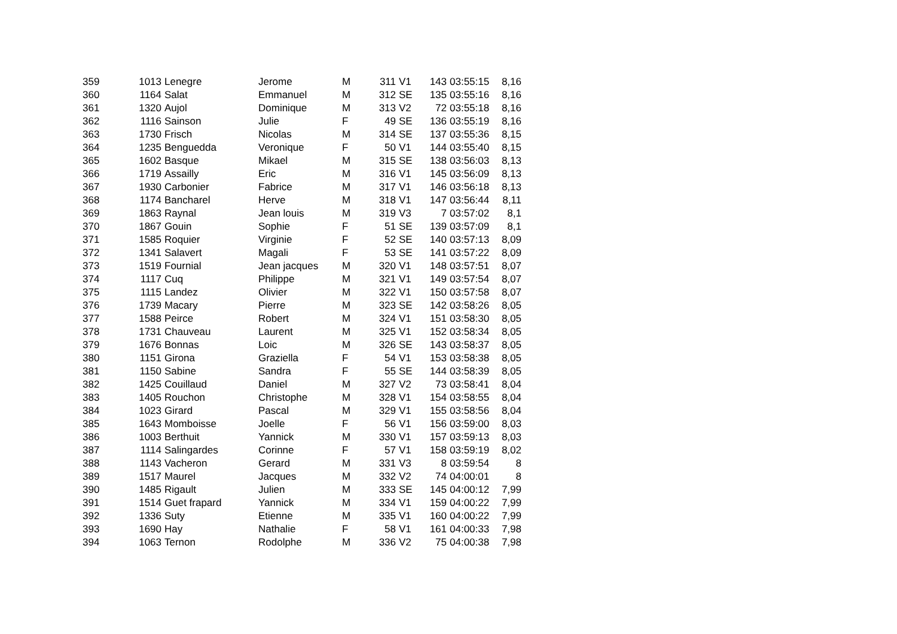| 359 | 1013 | Lenegre | Jerome | M | 311 | V1 | 143 | 03:55:15 | 8,16 |
| 360 | 1164 | Salat | Emmanuel | M | 312 | SE | 135 | 03:55:16 | 8,16 |
| 361 | 1320 | Aujol | Dominique | M | 313 | V2 | 72 | 03:55:18 | 8,16 |
| 362 | 1116 | Sainson | Julie | F | 49 | SE | 136 | 03:55:19 | 8,16 |
| 363 | 1730 | Frisch | Nicolas | M | 314 | SE | 137 | 03:55:36 | 8,15 |
| 364 | 1235 | Benguedda | Veronique | F | 50 | V1 | 144 | 03:55:40 | 8,15 |
| 365 | 1602 | Basque | Mikael | M | 315 | SE | 138 | 03:56:03 | 8,13 |
| 366 | 1719 | Assailly | Eric | M | 316 | V1 | 145 | 03:56:09 | 8,13 |
| 367 | 1930 | Carbonier | Fabrice | M | 317 | V1 | 146 | 03:56:18 | 8,13 |
| 368 | 1174 | Bancharel | Herve | M | 318 | V1 | 147 | 03:56:44 | 8,11 |
| 369 | 1863 | Raynal | Jean louis | M | 319 | V3 | 7 | 03:57:02 | 8,1 |
| 370 | 1867 | Gouin | Sophie | F | 51 | SE | 139 | 03:57:09 | 8,1 |
| 371 | 1585 | Roquier | Virginie | F | 52 | SE | 140 | 03:57:13 | 8,09 |
| 372 | 1341 | Salavert | Magali | F | 53 | SE | 141 | 03:57:22 | 8,09 |
| 373 | 1519 | Fournial | Jean jacques | M | 320 | V1 | 148 | 03:57:51 | 8,07 |
| 374 | 1117 | Cuq | Philippe | M | 321 | V1 | 149 | 03:57:54 | 8,07 |
| 375 | 1115 | Landez | Olivier | M | 322 | V1 | 150 | 03:57:58 | 8,07 |
| 376 | 1739 | Macary | Pierre | M | 323 | SE | 142 | 03:58:26 | 8,05 |
| 377 | 1588 | Peirce | Robert | M | 324 | V1 | 151 | 03:58:30 | 8,05 |
| 378 | 1731 | Chauveau | Laurent | M | 325 | V1 | 152 | 03:58:34 | 8,05 |
| 379 | 1676 | Bonnas | Loic | M | 326 | SE | 143 | 03:58:37 | 8,05 |
| 380 | 1151 | Girona | Graziella | F | 54 | V1 | 153 | 03:58:38 | 8,05 |
| 381 | 1150 | Sabine | Sandra | F | 55 | SE | 144 | 03:58:39 | 8,05 |
| 382 | 1425 | Couillaud | Daniel | M | 327 | V2 | 73 | 03:58:41 | 8,04 |
| 383 | 1405 | Rouchon | Christophe | M | 328 | V1 | 154 | 03:58:55 | 8,04 |
| 384 | 1023 | Girard | Pascal | M | 329 | V1 | 155 | 03:58:56 | 8,04 |
| 385 | 1643 | Momboisse | Joelle | F | 56 | V1 | 156 | 03:59:00 | 8,03 |
| 386 | 1003 | Berthuit | Yannick | M | 330 | V1 | 157 | 03:59:13 | 8,03 |
| 387 | 1114 | Salingardes | Corinne | F | 57 | V1 | 158 | 03:59:19 | 8,02 |
| 388 | 1143 | Vacheron | Gerard | M | 331 | V3 | 8 | 03:59:54 | 8 |
| 389 | 1517 | Maurel | Jacques | M | 332 | V2 | 74 | 04:00:01 | 8 |
| 390 | 1485 | Rigault | Julien | M | 333 | SE | 145 | 04:00:12 | 7,99 |
| 391 | 1514 | Guet frapard | Yannick | M | 334 | V1 | 159 | 04:00:22 | 7,99 |
| 392 | 1336 | Suty | Etienne | M | 335 | V1 | 160 | 04:00:22 | 7,99 |
| 393 | 1690 | Hay | Nathalie | F | 58 | V1 | 161 | 04:00:33 | 7,98 |
| 394 | 1063 | Ternon | Rodolphe | M | 336 | V2 | 75 | 04:00:38 | 7,98 |